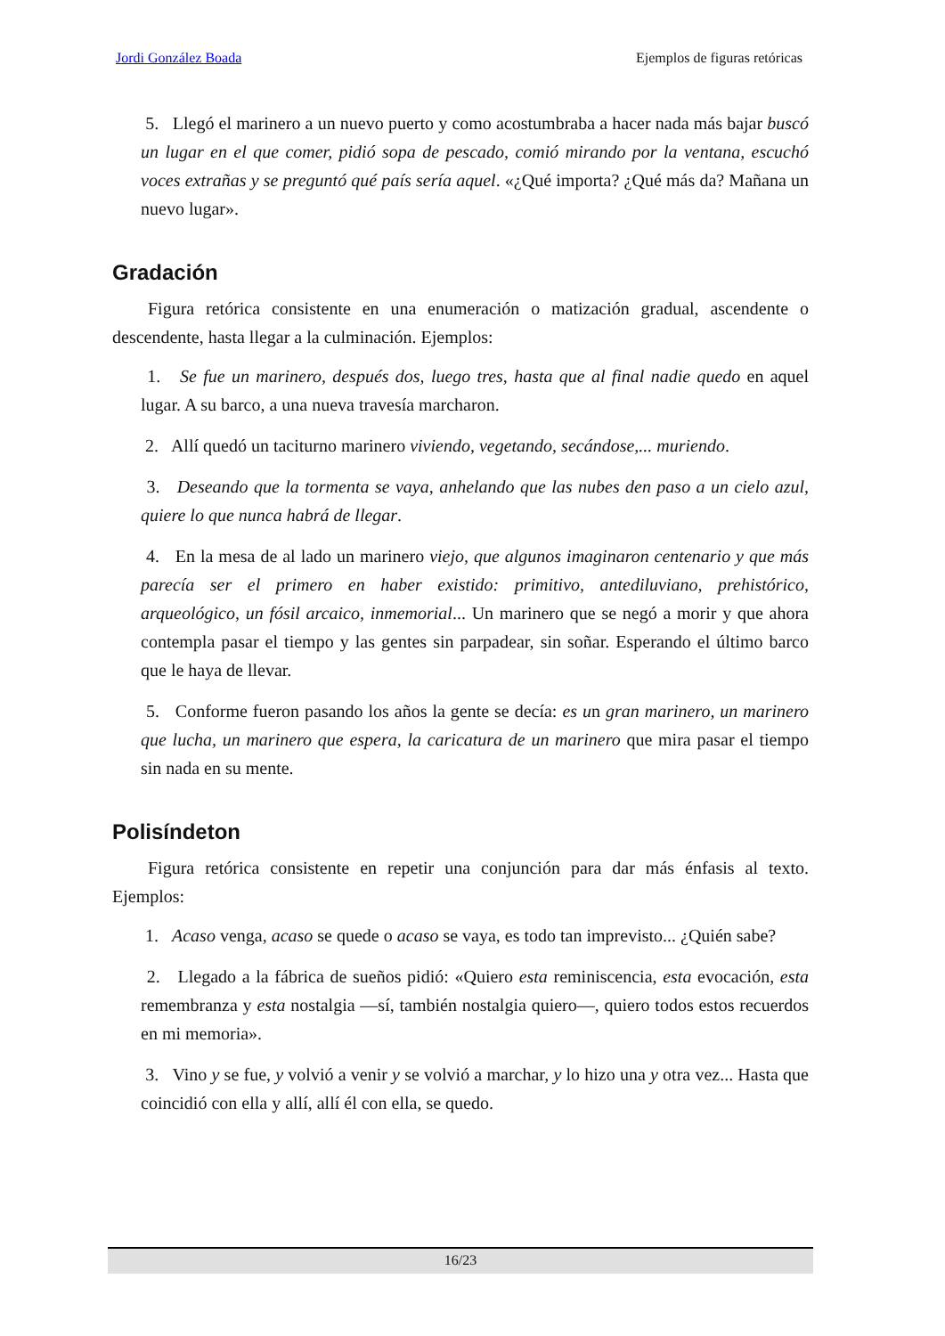Jordi González Boada Ejemplos de figuras retóricas
5. Llegó el marinero a un nuevo puerto y como acostumbraba a hacer nada más bajar buscó un lugar en el que comer, pidió sopa de pescado, comió mirando por la ventana, escuchó voces extrañas y se preguntó qué país sería aquel. «¿Qué importa? ¿Qué más da? Mañana un nuevo lugar».
Gradación
Figura retórica consistente en una enumeración o matización gradual, ascendente o descendente, hasta llegar a la culminación. Ejemplos:
1. Se fue un marinero, después dos, luego tres, hasta que al final nadie quedo en aquel lugar. A su barco, a una nueva travesía marcharon.
2. Allí quedó un taciturno marinero viviendo, vegetando, secándose,... muriendo.
3. Deseando que la tormenta se vaya, anhelando que las nubes den paso a un cielo azul, quiere lo que nunca habrá de llegar.
4. En la mesa de al lado un marinero viejo, que algunos imaginaron centenario y que más parecía ser el primero en haber existido: primitivo, antediluviano, prehistórico, arqueológico, un fósil arcaico, inmemorial... Un marinero que se negó a morir y que ahora contempla pasar el tiempo y las gentes sin parpadear, sin soñar. Esperando el último barco que le haya de llevar.
5. Conforme fueron pasando los años la gente se decía: es un gran marinero, un marinero que lucha, un marinero que espera, la caricatura de un marinero que mira pasar el tiempo sin nada en su mente.
Polisíndeton
Figura retórica consistente en repetir una conjunción para dar más énfasis al texto. Ejemplos:
1. Acaso venga, acaso se quede o acaso se vaya, es todo tan imprevisto... ¿Quién sabe?
2. Llegado a la fábrica de sueños pidió: «Quiero esta reminiscencia, esta evocación, esta remembranza y esta nostalgia —sí, también nostalgia quiero—, quiero todos estos recuerdos en mi memoria».
3. Vino y se fue, y volvió a venir y se volvió a marchar, y lo hizo una y otra vez... Hasta que coincidió con ella y allí, allí él con ella, se quedo.
16/23